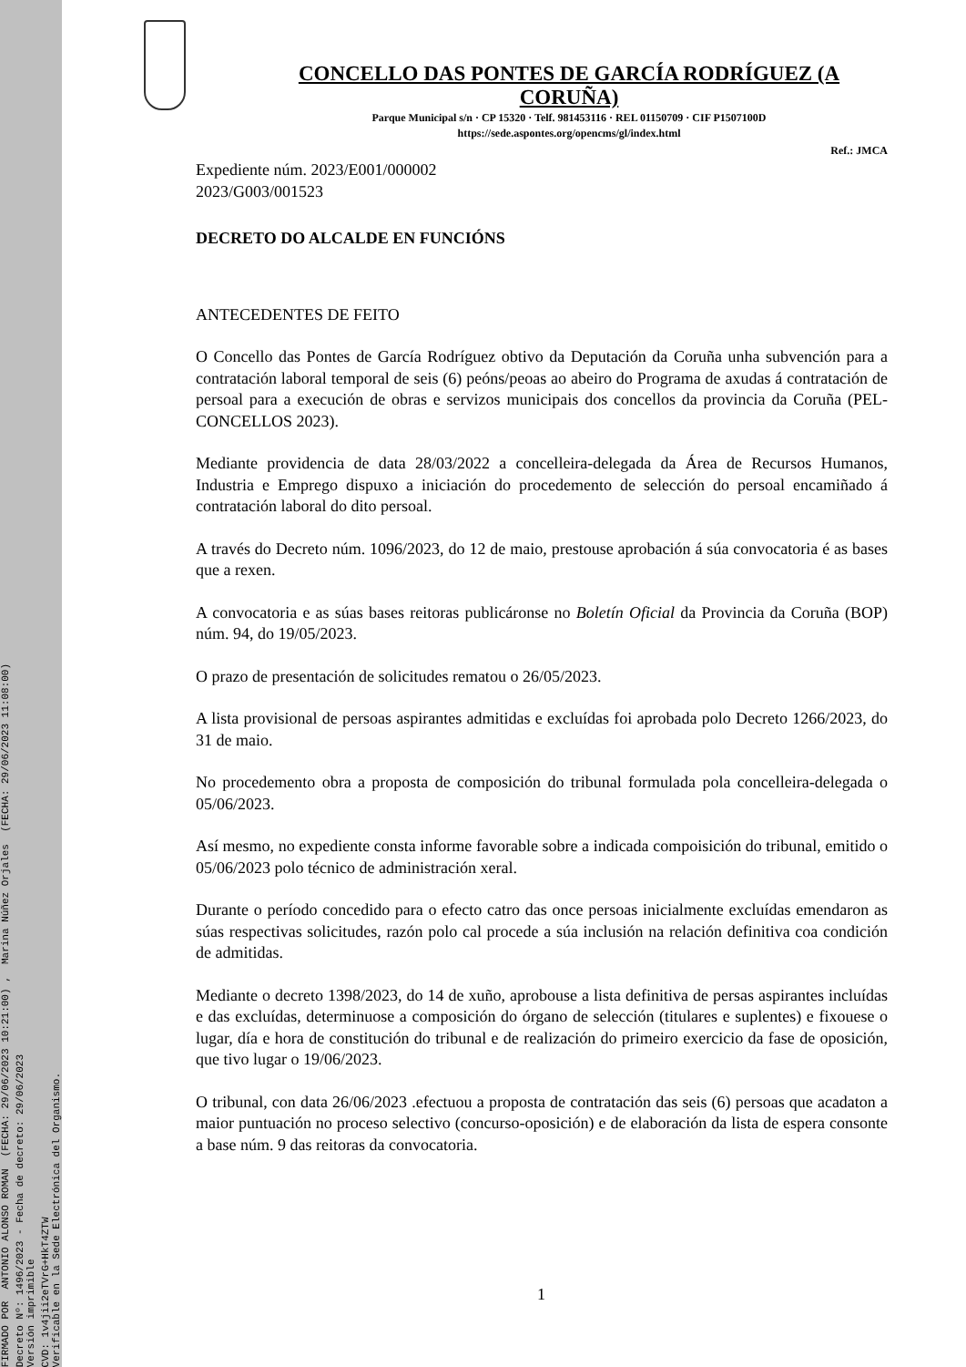FIRMADO POR ANTONIO ALONSO ROMAN (FECHA: 29/06/2023 10:21:00) , Marina Núñez Orjales (FECHA: 29/06/2023 11:08:00)
Decreto Nº: 1496/2023 - Fecha de decreto: 29/06/2023 Versión imprimible
CVD: 1v4jii2eTVrG+HkT4ZTW Verificable en la Sede Electrónica del Organismo.
CONCELLO DAS PONTES DE GARCÍA RODRÍGUEZ (A CORUÑA)
Parque Municipal s/n · CP 15320 · Telf. 981453116 · REL 01150709 · CIF P1507100D
https://sede.aspontes.org/opencms/gl/index.html
Ref.: JMCA
Expediente núm. 2023/E001/000002
2023/G003/001523
DECRETO DO ALCALDE EN FUNCIÓNS
ANTECEDENTES DE FEITO
O Concello das Pontes de García Rodríguez obtivo da Deputación da Coruña unha subvención para a contratación laboral temporal de seis (6) peóns/peoas ao abeiro do Programa de axudas á contratación de persoal para a execución de obras e servizos municipais dos concellos da provincia da Coruña (PEL-CONCELLOS 2023).
Mediante providencia de data 28/03/2022 a concelleira-delegada da Área de Recursos Humanos, Industria e Emprego dispuxo a iniciación do procedemento de selección do persoal encamiñado á contratación laboral do dito persoal.
A través do Decreto núm. 1096/2023, do 12 de maio, prestouse aprobación á súa convocatoria é as bases que a rexen.
A convocatoria e as súas bases reitoras publicáronse no Boletín Oficial da Provincia da Coruña (BOP) núm. 94, do 19/05/2023.
O prazo de presentación de solicitudes rematou o 26/05/2023.
A lista provisional de persoas aspirantes admitidas e excluídas foi aprobada polo Decreto 1266/2023, do 31 de maio.
No procedemento obra a proposta de composición do tribunal formulada pola concelleira-delegada o 05/06/2023.
Así mesmo, no expediente consta informe favorable sobre a indicada compoisición do tribunal, emitido o 05/06/2023 polo técnico de administración xeral.
Durante o período concedido para o efecto catro das once persoas inicialmente excluídas emendaron as súas respectivas solicitudes, razón polo cal procede a súa inclusión na relación definitiva coa condición de admitidas.
Mediante o decreto 1398/2023, do 14 de xuño, aprobouse a lista definitiva de persas aspirantes incluídas e das excluídas, determinuose a composición do órgano de selección (titulares e suplentes) e fixouese o lugar, día e hora de constitución do tribunal e de realización do primeiro exercicio da fase de oposición, que tivo lugar o 19/06/2023.
O tribunal, con data 26/06/2023 .efectuou a proposta de contratación das seis (6) persoas que acadaton a maior puntuación no proceso selectivo (concurso-oposición) e de elaboración da lista de espera consonte a base núm. 9 das reitoras da convocatoria.
1